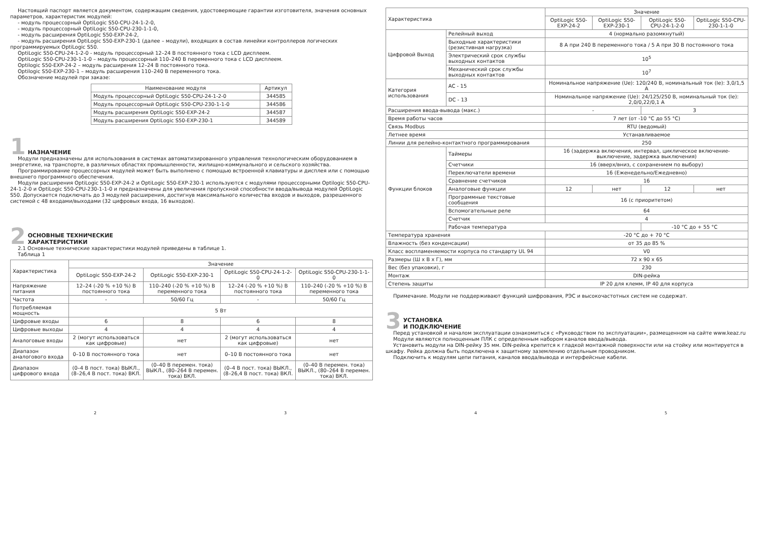Настоящий паспорт является документом, содержащим сведения, удостоверяющие гарантии изготовителя, значения основных параметров, характеристик модулей:
- модуль процессорный OptiLogic S50-CPU-24-1-2-0,
- модуль процессорный OptiLogic S50-CPU-230-1-1-0,
- модуль расширения OptiLogic S50-EXP-24-2,
- модуль расширения OptiLogic S50-EXP-230-1 (далее – модули), входящих в состав линейки контроллеров логических программируемых OptiLogic S50.
OptiLogic S50-CPU-24-1-2-0 - модуль процессорный 12–24 В постоянного тока с LCD дисплеем.
OptiLogic S50-CPU-230-1-1-0 – модуль процессорный 110–240 В переменного тока с LCD дисплеем.
Optilogic S50-EXP-24-2 – модуль расширения 12–24 В постоянного тока.
Optilogic S50-EXP-230-1 – модуль расширения 110–240 В переменного тока.
Обозначение модулей при заказе:
| Наименование модуля | Артикул |
| --- | --- |
| Модуль процессорный OptiLogic S50-CPU-24-1-2-0 | 344585 |
| Модуль процессорный OptiLogic S50-CPU-230-1-1-0 | 344586 |
| Модуль расширения OptiLogic S50-EXP-24-2 | 344587 |
| Модуль расширения OptiLogic S50-EXP-230-1 | 344589 |
1 НАЗНАЧЕНИЕ
Модули предназначены для использования в системах автоматизированного управления технологическим оборудованием в энергетике, на транспорте, в различных областях промышленности, жилищно-коммунального и сельского хозяйства.
Программирование процессорных модулей может быть выполнено с помощью встроенной клавиатуры и дисплея или с помощью внешнего программного обеспечения.
Модули расширения OptiLogic S50-EXP-24-2 и OptiLogic S50-EXP-230-1 используются с модулями процессорными Optilogic S50-CPU-24-1-2-0 и OptiLogic S50-CPU-230-1-1-0 и предназначены для увеличения пропускной способности ввода/вывода модулей OptiLogic S50. Допускается подключать до 3 модулей расширения, достигнув максимального количества входов и выходов, разрешенного системой с 48 входами/выходами (32 цифровых входа, 16 выходов).
2 ОСНОВНЫЕ ТЕХНИЧЕСКИЕ
ХАРАКТЕРИСТИКИ
2.1 Основные технические характеристики модулей приведены в таблице 1.
Таблица 1
| Характеристика | Значение | | | |
| | OptiLogic S50-EXP-24-2 | OptiLogic S50-EXP-230-1 | OptiLogic S50-CPU-24-1-2-0 | OptiLogic S50-CPU-230-1-1-0 |
| Напряжение питания | 12–24 (-20 % +10 %) В постоянного тока | 110–240 (-20 % +10 %) В переменного тока | 12–24 (-20 % +10 %) В постоянного тока | 110–240 (-20 % +10 %) В переменного тока |
| Частота | - | 50/60 Гц | - | 50/60 Гц |
| Потребляемая мощность | 5 Вт | | | |
| Цифровые входы | 6 | 8 | 6 | 8 |
| Цифровые выходы | 4 | 4 | 4 | 4 |
| Аналоговые входы | 2 (могут использоваться как цифровые) | нет | 2 (могут использоваться как цифровые) | нет |
| Диапазон аналогового входа | 0–10 В постоянного тока | нет | 0–10 В постоянного тока | нет |
| Диапазон цифрового входа | (0–4 В пост. тока) ВЫКЛ., (8–26,4 В пост. тока) ВКЛ. | (0–40 В перемен. тока) ВЫКЛ., (80–264 В перемен. тока) ВКЛ. | (0–4 В пост. тока) ВЫКЛ., (8–26,4 В пост. тока) ВКЛ. | (0–40 В перемен. тока) ВЫКЛ., (80–264 В перемен. тока) ВКЛ. |
| Характеристика | | | Значение | | | |
| | | | OptiLogic S50-EXP-24-2 | OptiLogic S50-EXP-230-1 | OptiLogic S50-CPU-24-1-2-0 | OptiLogic S50-CPU-230-1-1-0 |
| Цифровой Выход | Релейный выход | | 4 (нормально разомкнутый) | | | |
| | Выходные характеристики (резистивная нагрузка) | | 8 А при 240 В переменного тока / 5 А при 30 В постоянного тока | | | |
| | Электрический срок службы выходных контактов | | 10<sup>5</sup> | | | |
| | Механический срок службы выходных контактов | | 10<sup>7</sup> | | | |
| Категория использования | AC - 15 | | Номинальное напряжение (Ue): 120/240 В, номинальный ток (Ie): 3,0/1,5 А | | | |
| | DC - 13 | | Номинальное напряжение (Ue): 24/125/250 В, номинальный ток (Ie): 2,0/0,22/0,1 А | | | |
| Расширения ввода-вывода (макс.) | | | - | | 3 | |
| Время работы часов | | | 7 лет (от -10 °С до 55 °С) | | | |
| Связь Modbus | | | RTU (ведомый) | | | |
| Летнее время | | | Устанавливаемое | | | |
| Линии для релейно-контактного программирования | | | 250 | | | |
| Функции блоков | | Таймеры | 16 (задержка включения, интервал, циклическое включение-выключение, задержка выключения) | | | |
| | | Счетчики | 16 (вверх/вниз, с сохранением по выбору) | | | |
| | | Переключатели времени | 16 (Еженедельно/Ежедневно) | | | |
| | | Сравнение счетчиков | 16 | | | |
| | | Аналоговые функции | 12 | нет | 12 | нет |
| | | Программные текстовые сообщения | 16 (с приоритетом) | | | |
| | | Вспомогательные реле | 64 | | | |
| | | Счетчик | 4 | | | |
| | | Рабочая температура | | | -10 °С до + 55 °С | |
| Температура хранения | | | -20 °С до + 70 °С | | | |
| Влажность (без конденсации) | | | от 35 до 85 % | | | |
| Класс воспламеняемости корпуса по стандарту UL 94 | | | V0 | | | |
| Размеры (Ш х В х Г), мм | | | 72 х 90 х 65 | | | |
| Вес (без упаковки), г | | | 230 | | | |
| Монтаж | | | DIN-рейка | | | |
| Степень защиты | | | IP 20 для клемм, IP 40 для корпуса | | | |
Примечание. Модули не поддерживают функций шифрования, РЭС и высокочастотных систем не содержат.
3 УСТАНОВКА
И ПОДКЛЮЧЕНИЕ
Перед установкой и началом эксплуатации ознакомиться с «Руководством по эксплуатации», размещенном на сайте www.keaz.ru
Модули являются полноценным ПЛК с определенным набором каналов ввода/вывода.
Установить модули на DIN-рейку 35 мм. DIN-рейка крепится к гладкой монтажной поверхности или на стойку или монтируется в шкафу. Рейка должна быть подключена к защитному заземлению отдельным проводником.
Подключить к модулям цепи питания, каналов ввода/вывода и интерфейсные кабели.
2 3 4 5